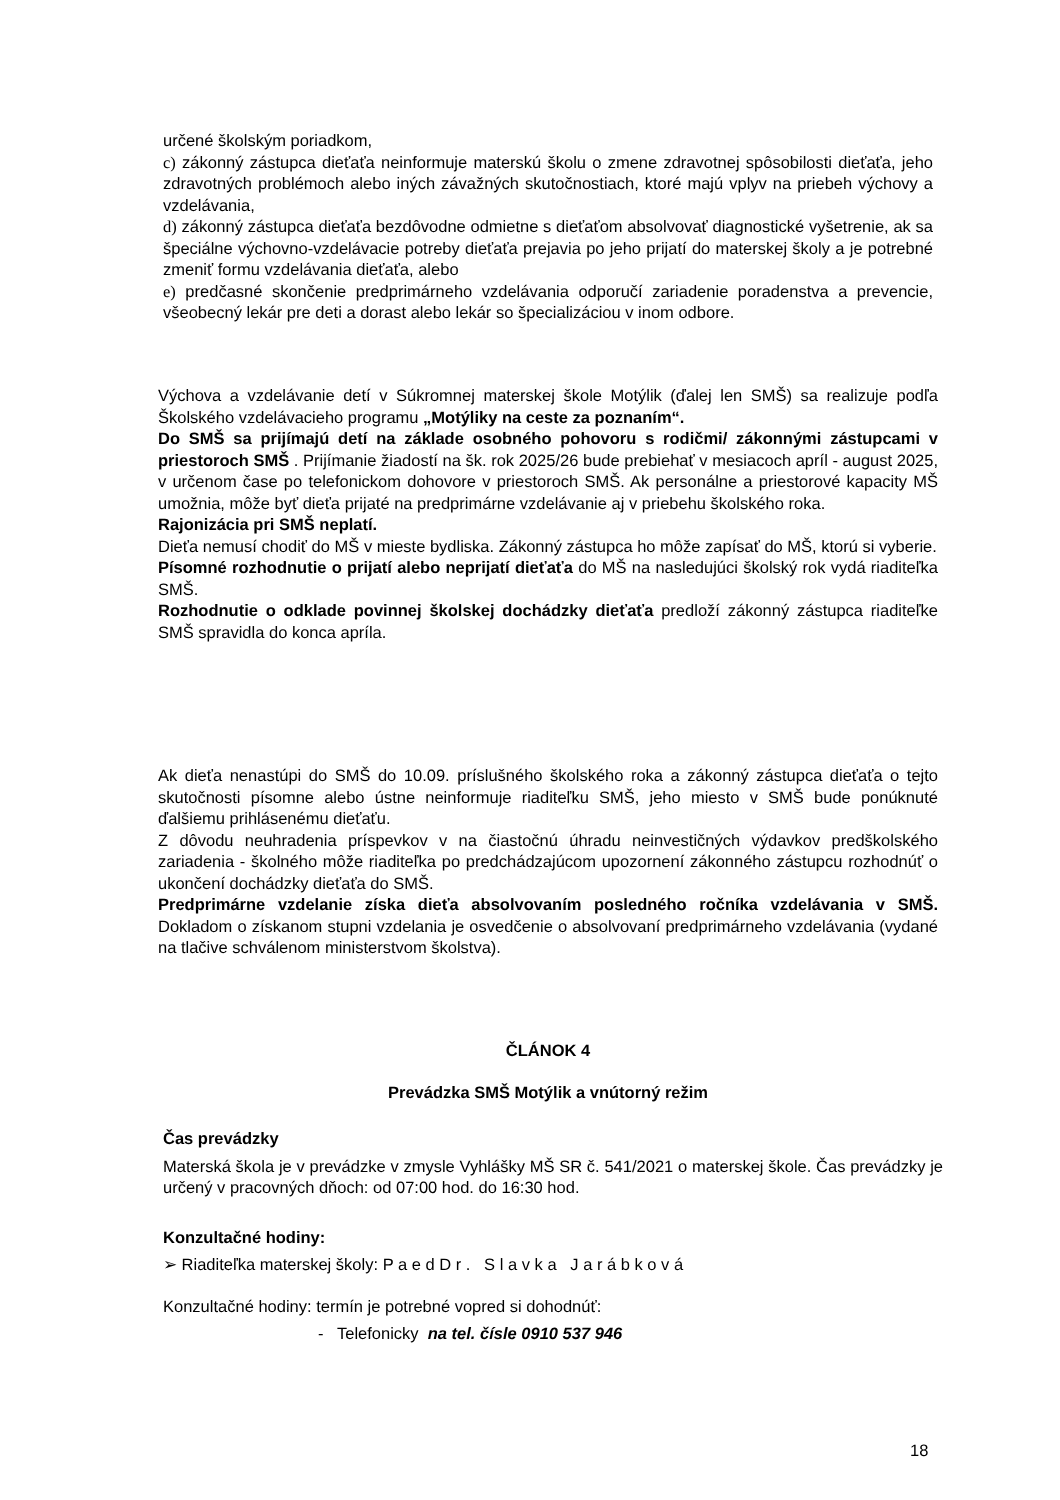určené školským poriadkom,
c) zákonný zástupca dieťaťa neinformuje materskú školu o zmene zdravotnej spôsobilosti dieťaťa, jeho zdravotných problémoch alebo iných závažných skutočnostiach, ktoré majú vplyv na priebeh výchovy a vzdelávania,
d) zákonný zástupca dieťaťa bezdôvodne odmietne s dieťaťom absolvovať diagnostické vyšetrenie, ak sa špeciálne výchovno-vzdelávacie potreby dieťaťa prejavia po jeho prijatí do materskej školy a je potrebné zmeniť formu vzdelávania dieťaťa, alebo
e) predčasné skončenie predprimárneho vzdelávania odporučí zariadenie poradenstva a prevencie, všeobecný lekár pre deti a dorast alebo lekár so špecializáciou v inom odbore.
Výchova a vzdelávanie detí v Súkromnej materskej škole Motýlik (ďalej len SMŠ) sa realizuje podľa Školského vzdelávacieho programu „Motýliky na ceste za poznaním“.
Do SMŠ sa prijímajú detí na základe osobného pohovoru s rodičmi/ zákonnými zástupcami v priestoroch SMŠ . Prijímanie žiadostí na šk. rok 2025/26 bude prebiehať v mesiacoch apríl - august 2025, v určenom čase po telefonickom dohovore v priestoroch SMŠ. Ak personálne a priestorové kapacity MŠ umožnia, môže byť dieťa prijaté na predprimárne vzdelávanie aj v priebehu školského roka.
Rajonizácia pri SMŠ neplatí.
Dieťa nemusí chodiť do MŠ v mieste bydliska. Zákonný zástupca ho môže zapísať do MŠ, ktorú si vyberie.
Písomné rozhodnutie o prijatí alebo neprijatí dieťaťa do MŠ na nasledujúci školský rok vydá riaditeľka SMŠ.
Rozhodnutie o odklade povinnej školskej dochádzky dieťaťa predloží zákonný zástupca riaditeľke SMŠ spravidla do konca apríla.
Ak dieťa nenastúpi do SMŠ do 10.09. príslušného školského roka a zákonný zástupca dieťaťa o tejto skutočnosti písomne alebo ústne neinformuje riaditeľku SMŠ, jeho miesto v SMŠ bude ponúknuté ďalšiemu prihlásenému dieťaťu.
Z dôvodu neuhradenia príspevkov v na čiastočnú úhradu neinvestičných výdavkov predškolského zariadenia - školného môže riaditeľka po predchádzajúcom upozornení zákonného zástupcu rozhodnúť o ukončení dochádzky dieťaťa do SMŠ.
Predprimárne vzdelanie získa dieťa absolvovaním posledného ročníka vzdelávania v SMŠ. Dokladom o získanom stupni vzdelania je osvedčenie o absolvovaní predprimárneho vzdelávania (vydané na tlačive schválenom ministerstvom školstva).
ČLÁNOK 4
Prevádzka SMŠ Motýlik a vnútorný režim
Čas prevádzky
Materská škola je v prevádzke v zmysle Vyhlášky MŠ SR č. 541/2021 o materskej škole. Čas prevádzky je určený v pracovných dňoch: od 07:00 hod. do 16:30 hod.
Konzultačné hodiny:
➢ Riaditeľka materskej školy: P a e d D r . S l a v k a J a r á b k o v á
Konzultačné hodiny: termín je potrebné vopred si dohodnúť:
- Telefonicky na tel. čísle 0910 537 946
18